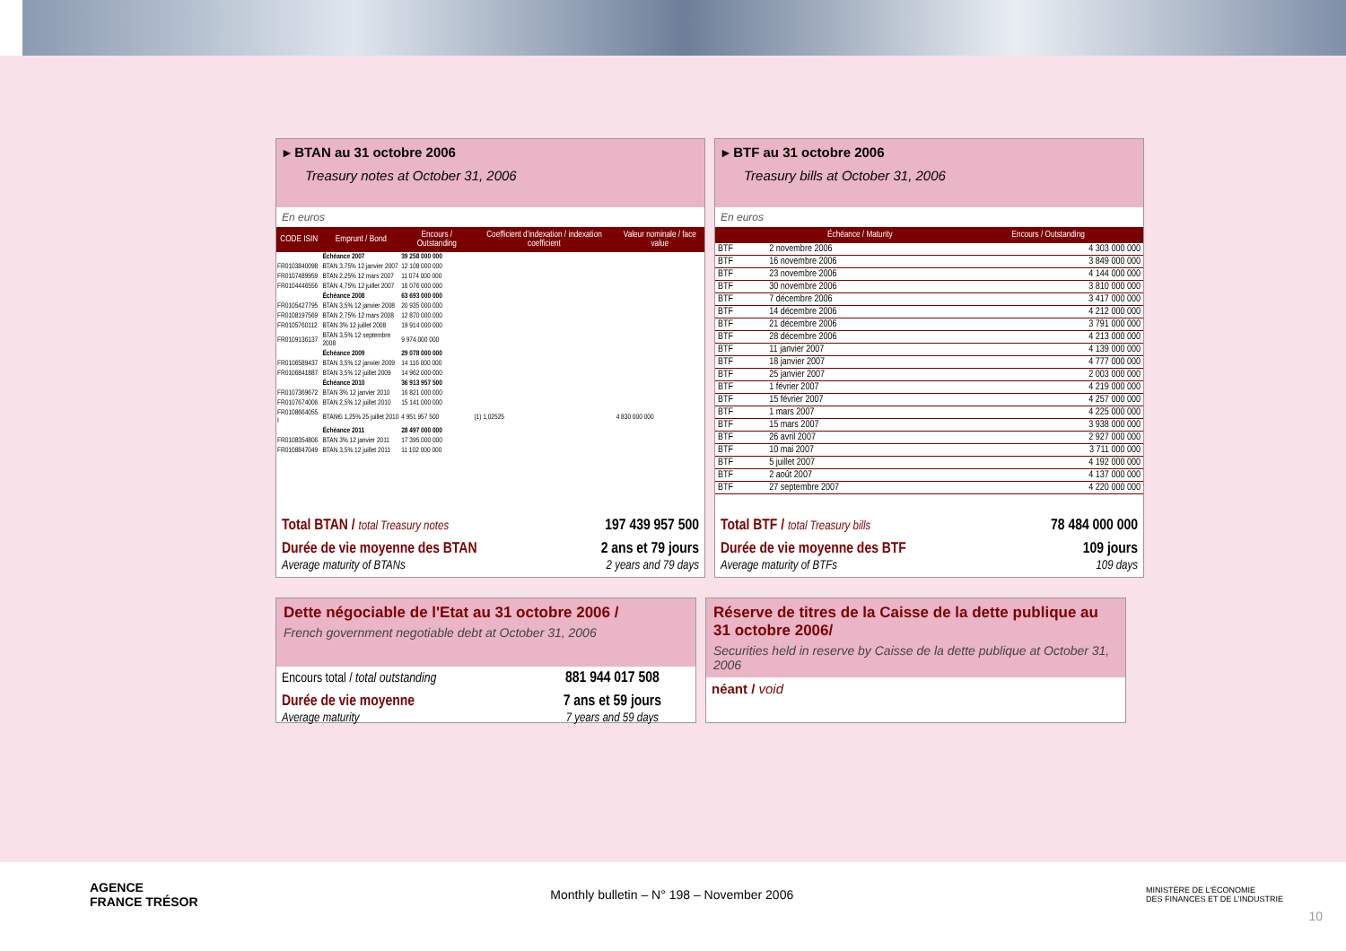▸ BTAN au 31 octobre 2006
Treasury notes at October 31, 2006
En euros
| CODE ISIN | Emprunt / Bond | Encours / Outstanding | Coefficient d'indexation / indexation coefficient | Valeur nominale / face value |
| --- | --- | --- | --- | --- |
| | Échéance 2007 | 39 258 000 000 | | |
| FR0103840098 | BTAN 3,75% 12 janvier 2007 | 12 108 000 000 | | |
| FR0107489959 | BTAN 2,25% 12 mars 2007 | 11 074 000 000 | | |
| FR0104446556 | BTAN 4,75% 12 juillet 2007 | 16 076 000 000 | | |
| | Échéance 2008 | 63 693 000 000 | | |
| FR0105427795 | BTAN 3,5% 12 janvier 2008 | 20 935 000 000 | | |
| FR0108197569 | BTAN 2,75% 12 mars 2008 | 12 870 000 000 | | |
| FR0105760112 | BTAN 3% 12 juillet 2008 | 19 914 000 000 | | |
| FR0109136137 | BTAN 3,5% 12 septembre 2008 | 9 974 000 000 | | |
| | Échéance 2009 | 29 078 000 000 | | |
| FR0106589437 | BTAN 3,5% 12 janvier 2009 | 14 116 000 000 | | |
| FR0106841887 | BTAN 3,5% 12 juillet 2009 | 14 962 000 000 | | |
| | Échéance 2010 | 36 913 957 500 | | |
| FR0107369672 | BTAN 3% 12 janvier 2010 | 16 821 000 000 | | |
| FR0107674006 | BTAN 2,5% 12 juillet 2010 | 15 141 000 000 | | |
| FR0108664055 I | BTAN€i 1,25% 25 juillet 2010 | 4 951 957 500 | (1) 1,02525 | 4 830 000 000 |
| | Échéance 2011 | 28 497 000 000 | | |
| FR0108354806 | BTAN 3% 12 janvier 2011 | 17 395 000 000 | | |
| FR0108847049 | BTAN 3,5% 12 juillet 2011 | 11 102 000 000 | | |
| Total BTAN / total Treasury notes | 197 439 957 500 |
| Durée de vie moyenne des BTAN Average maturity of BTANs | 2 ans et 79 jours 2 years and 79 days |
▸ BTF au 31 octobre 2006
Treasury bills at October 31, 2006
En euros
| | Échéance / Maturity | Encours / Outstanding |
| --- | --- | --- |
| BTF | 2 novembre 2006 | 4 303 000 000 |
| BTF | 16 novembre 2006 | 3 849 000 000 |
| BTF | 23 novembre 2006 | 4 144 000 000 |
| BTF | 30 novembre 2006 | 3 810 000 000 |
| BTF | 7 décembre 2006 | 3 417 000 000 |
| BTF | 14 décembre 2006 | 4 212 000 000 |
| BTF | 21 décembre 2006 | 3 791 000 000 |
| BTF | 28 décembre 2006 | 4 213 000 000 |
| BTF | 11 janvier 2007 | 4 139 000 000 |
| BTF | 18 janvier 2007 | 4 777 000 000 |
| BTF | 25 janvier 2007 | 2 003 000 000 |
| BTF | 1 février 2007 | 4 219 000 000 |
| BTF | 15 février 2007 | 4 257 000 000 |
| BTF | 1 mars 2007 | 4 225 000 000 |
| BTF | 15 mars 2007 | 3 938 000 000 |
| BTF | 26 avril 2007 | 2 927 000 000 |
| BTF | 10 mai 2007 | 3 711 000 000 |
| BTF | 5 juillet 2007 | 4 192 000 000 |
| BTF | 2 août 2007 | 4 137 000 000 |
| BTF | 27 septembre 2007 | 4 220 000 000 |
| Total BTF / total Treasury bills | 78 484 000 000 |
| Durée de vie moyenne des BTF Average maturity of BTFs | 109 jours 109 days |
Dette négociable de l'Etat au 31 octobre 2006 /
French government negotiable debt at October 31, 2006
| Encours total / total outstanding | 881 944 017 508 |
| Durée de vie moyenne Average maturity | 7 ans et 59 jours 7 years and 59 days |
Réserve de titres de la Caisse de la dette publique au 31 octobre 2006/
Securities held in reserve by Caisse de la dette publique at October 31, 2006
néant / void
AGENCE
FRANCE TRÉSOR
Monthly bulletin – N° 198 – November 2006
MINISTÈRE DE L'ÉCONOMIE
DES FINANCES ET DE L'INDUSTRIE
10